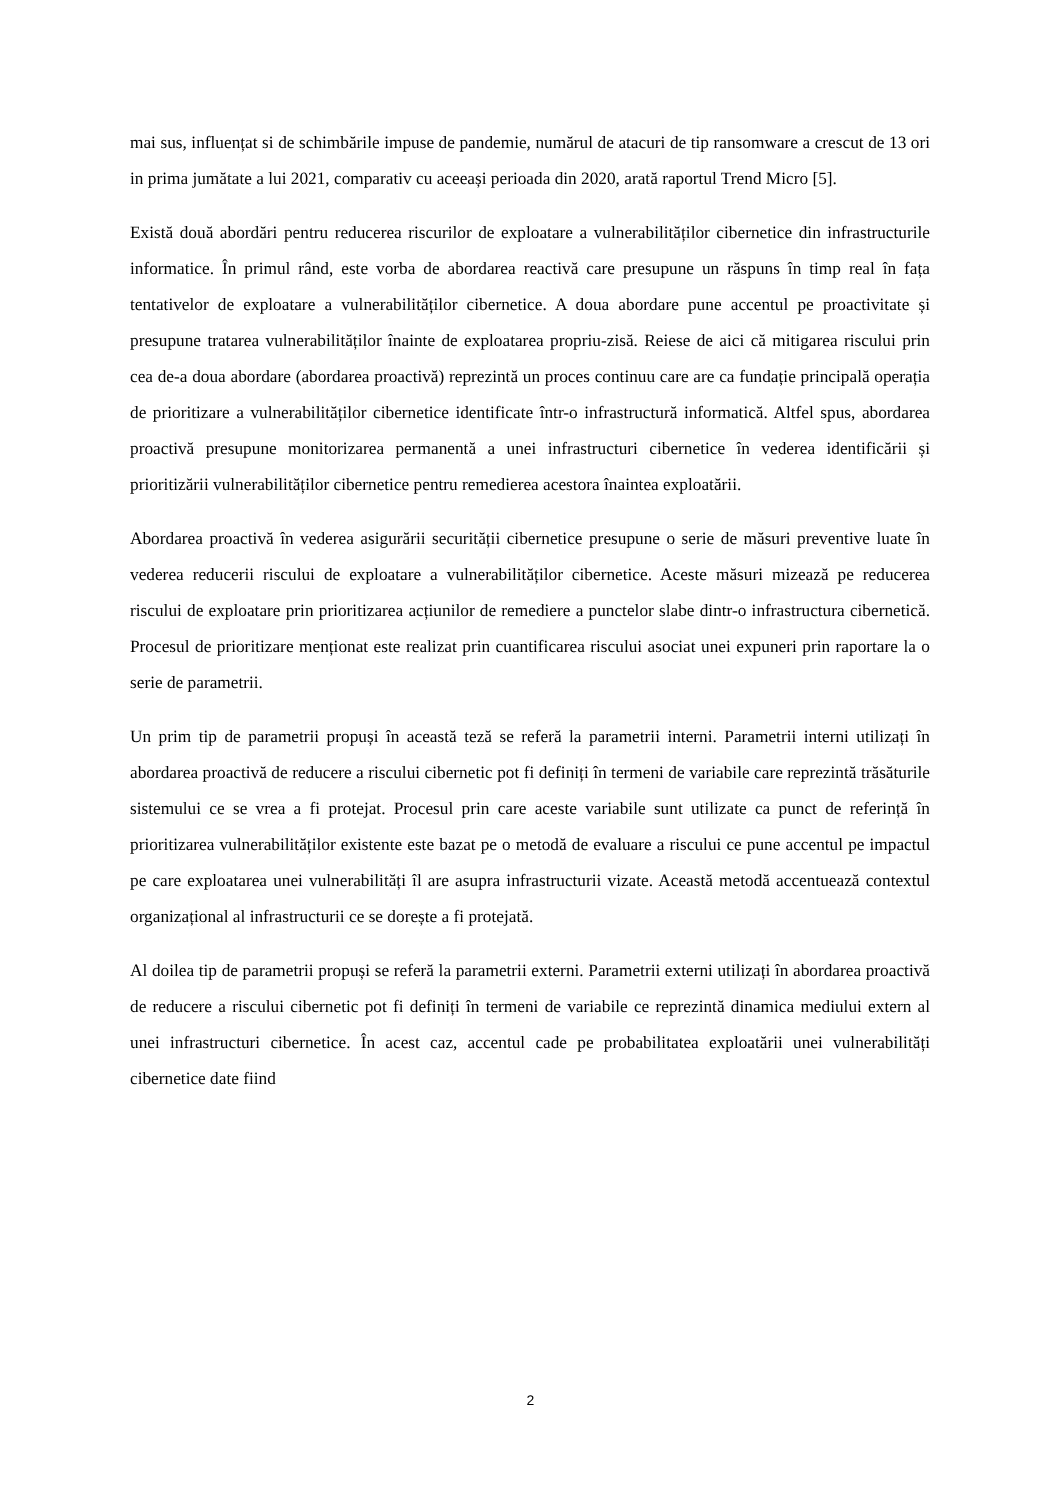mai sus, influențat si de schimbările impuse de pandemie, numărul de atacuri de tip ransomware a crescut de 13 ori in prima jumătate a lui 2021, comparativ cu aceeași perioada din 2020, arată raportul Trend Micro [5].
Există două abordări pentru reducerea riscurilor de exploatare a vulnerabilităților cibernetice din infrastructurile informatice. În primul rând, este vorba de abordarea reactivă care presupune un răspuns în timp real în fața tentativelor de exploatare a vulnerabilităților cibernetice. A doua abordare pune accentul pe proactivitate și presupune tratarea vulnerabilităților înainte de exploatarea propriu-zisă. Reiese de aici că mitigarea riscului prin cea de-a doua abordare (abordarea proactivă) reprezintă un proces continuu care are ca fundație principală operația de prioritizare a vulnerabilităților cibernetice identificate într-o infrastructură informatică. Altfel spus, abordarea proactivă presupune monitorizarea permanentă a unei infrastructuri cibernetice în vederea identificării și prioritizării vulnerabilităților cibernetice pentru remedierea acestora înaintea exploatării.
Abordarea proactivă în vederea asigurării securității cibernetice presupune o serie de măsuri preventive luate în vederea reducerii riscului de exploatare a vulnerabilităților cibernetice. Aceste măsuri mizează pe reducerea riscului de exploatare prin prioritizarea acțiunilor de remediere a punctelor slabe dintr-o infrastructura cibernetică. Procesul de prioritizare menționat este realizat prin cuantificarea riscului asociat unei expuneri prin raportare la o serie de parametrii.
Un prim tip de parametrii propuși în această teză se referă la parametrii interni. Parametrii interni utilizați în abordarea proactivă de reducere a riscului cibernetic pot fi definiți în termeni de variabile care reprezintă trăsăturile sistemului ce se vrea a fi protejat. Procesul prin care aceste variabile sunt utilizate ca punct de referință în prioritizarea vulnerabilităților existente este bazat pe o metodă de evaluare a riscului ce pune accentul pe impactul pe care exploatarea unei vulnerabilități îl are asupra infrastructurii vizate. Această metodă accentuează contextul organizațional al infrastructurii ce se dorește a fi protejată.
Al doilea tip de parametrii propuși se referă la parametrii externi. Parametrii externi utilizați în abordarea proactivă de reducere a riscului cibernetic pot fi definiți în termeni de variabile ce reprezintă dinamica mediului extern al unei infrastructuri cibernetice. În acest caz, accentul cade pe probabilitatea exploatării unei vulnerabilități cibernetice date fiind
2